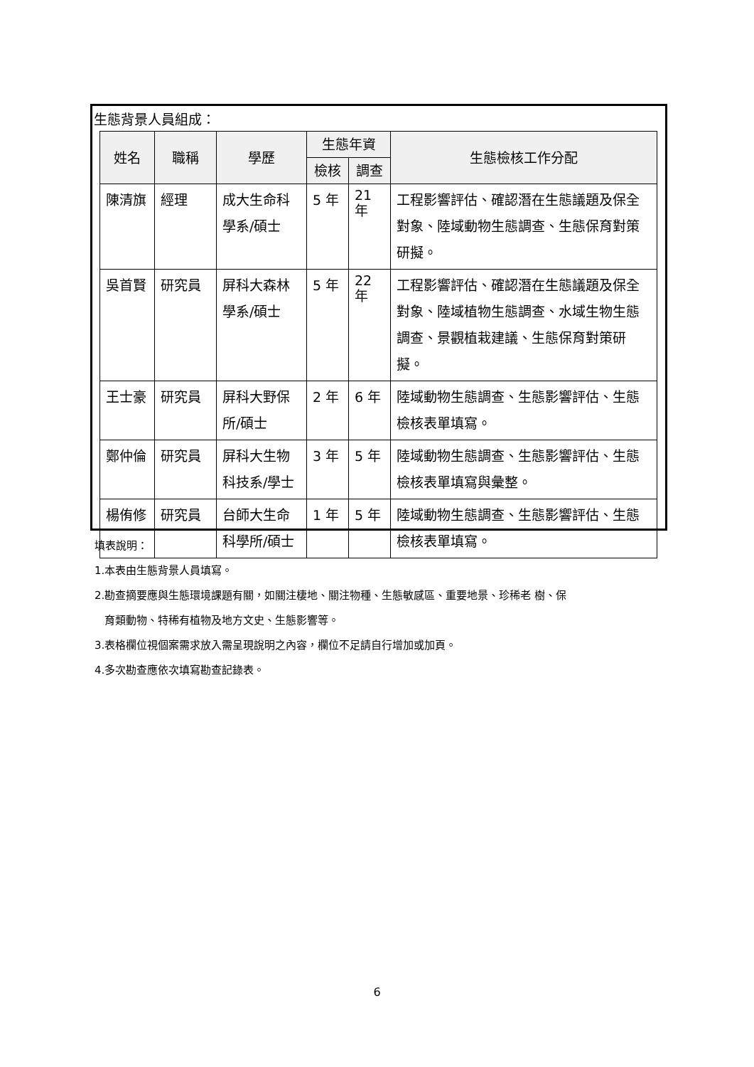生態背景人員組成：
| 姓名 | 職稱 | 學歷 | 生態年資 | | 生態檢核工作分配 |
| --- | --- | --- | --- | --- | --- |
| | | | 檢核 | 調查 | |
| 陳清旗 | 經理 | 成大生命科學系/碩士 | 5 年 | 21 年 | 工程影響評估、確認潛在生態議題及保全對象、陸域動物生態調查、生態保育對策研擬。 |
| 吳首賢 | 研究員 | 屏科大森林學系/碩士 | 5 年 | 22 年 | 工程影響評估、確認潛在生態議題及保全對象、陸域植物生態調查、水域生物生態調查、景觀植栽建議、生態保育對策研擬。 |
| 王士豪 | 研究員 | 屏科大野保所/碩士 | 2 年 | 6 年 | 陸域動物生態調查、生態影響評估、生態檢核表單填寫。 |
| 鄭仲倫 | 研究員 | 屏科大生物科技系/學士 | 3 年 | 5 年 | 陸域動物生態調查、生態影響評估、生態檢核表單填寫與彙整。 |
| 楊侑修 | 研究員 | 台師大生命科學所/碩士 | 1 年 | 5 年 | 陸域動物生態調查、生態影響評估、生態檢核表單填寫。 |
填表說明：
1.本表由生態背景人員填寫。
2.勘查摘要應與生態環境課題有關，如關注棲地、關注物種、生態敏感區、重要地景、珍稀老 樹、保
育類動物、特稀有植物及地方文史、生態影響等。
3.表格欄位視個案需求放入需呈現說明之內容，欄位不足請自行增加或加頁。
4.多次勘查應依次填寫勘查記錄表。
6